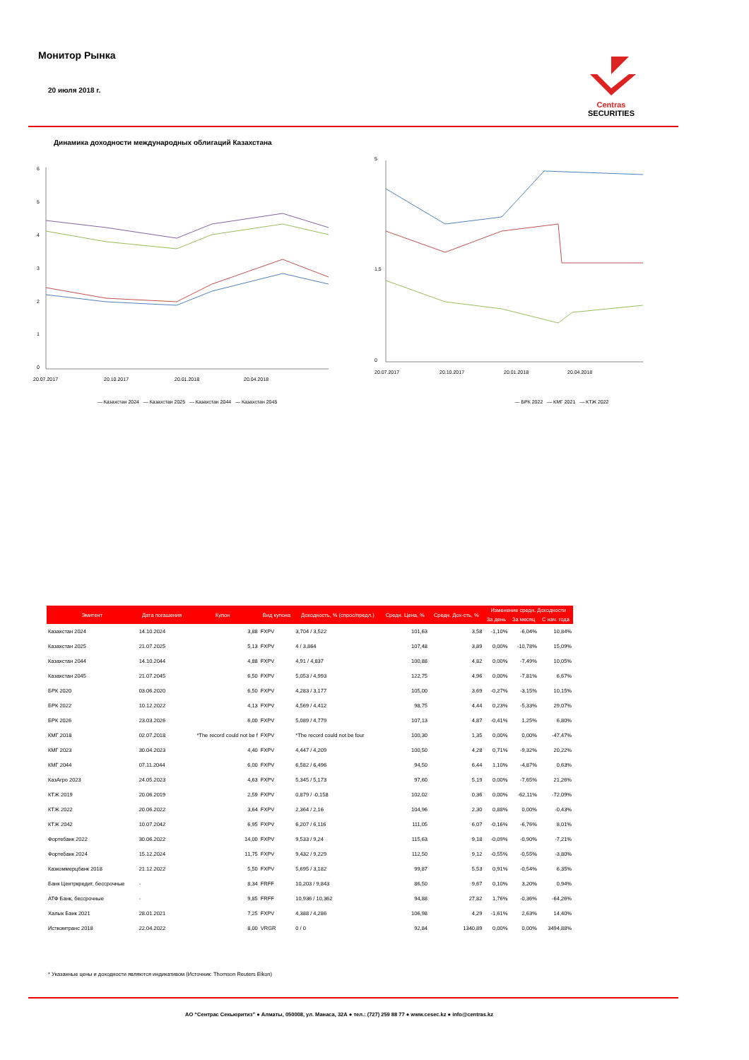Монитор Рынка
20 июля 2018 г.
Centras
SECURITIES
Динамика доходности международных облигаций Казахстана
0
1
2
3
4
5
6
20.07.2017
20.10.2017
20.01.2018
20.04.2018
— Казахстан 2024 — Казахстан 2025 — Казахстан 2044 — Казахстан 2045
0
1,5
5
20.07.2017
20.10.2017
20.01.2018
20.04.2018
— БРК 2022 — КМГ 2021 — КТЖ 2022
| Эмитент | Дата погашения | Купон | Вид купона | Доходность, % (спрос/предл.) | Средн. Цена, % | Средн. Дох-сть, % | Изменение средн. Доходности | | |
| --- | --- | --- | --- | --- | --- | --- | --- | --- | --- |
| | | | | | | | За день | За месяц | С нач. года |
| Казахстан 2024 | 14.10.2024 | 3,88 | FXPV | 3,704 / 3,522 | 101,63 | 3,58 | -1,10% | -6,04% | 10,84% |
| Казахстан 2025 | 21.07.2025 | 5,13 | FXPV | 4 / 3,864 | 107,48 | 3,89 | 0,00% | -10,78% | 15,09% |
| Казахстан 2044 | 14.10.2044 | 4,88 | FXPV | 4,91 / 4,837 | 100,88 | 4,82 | 0,00% | -7,49% | 10,05% |
| Казахстан 2045 | 21.07.2045 | 6,50 | FXPV | 5,053 / 4,993 | 122,75 | 4,96 | 0,00% | -7,81% | 6,67% |
| БРК 2020 | 03.06.2020 | 6,50 | FXPV | 4,283 / 3,177 | 105,00 | 3,69 | -0,27% | -3,15% | 10,15% |
| БРК 2022 | 10.12.2022 | 4,13 | FXPV | 4,569 / 4,412 | 98,75 | 4,44 | 0,23% | -5,33% | 29,07% |
| БРК 2026 | 23.03.2026 | 6,00 | FXPV | 5,089 / 4,779 | 107,13 | 4,87 | -0,41% | 1,25% | 6,80% |
| КМГ 2018 | 02.07.2018 | *The record could not be f | FXPV | *The record could not be four | 100,30 | 1,35 | 0,00% | 0,00% | -47,47% |
| КМГ 2023 | 30.04.2023 | 4,40 | FXPV | 4,447 / 4,209 | 100,50 | 4,28 | 0,71% | -9,32% | 20,22% |
| КМГ 2044 | 07.11.2044 | 6,00 | FXPV | 6,582 / 6,496 | 94,50 | 6,44 | 1,10% | -4,87% | 0,63% |
| КазАгро 2023 | 24.05.2023 | 4,63 | FXPV | 5,345 / 5,173 | 97,60 | 5,19 | 0,00% | -7,65% | 21,26% |
| КТЖ 2019 | 20.06.2019 | 2,59 | FXPV | 0,879 / -0,158 | 102,02 | 0,36 | 0,00% | -62,11% | -72,09% |
| КТЖ 2022 | 20.06.2022 | 3,64 | FXPV | 2,364 / 2,16 | 104,96 | 2,30 | 0,88% | 0,00% | -0,43% |
| КТЖ 2042 | 10.07.2042 | 6,95 | FXPV | 6,207 / 6,116 | 111,05 | 6,07 | -0,16% | -6,76% | 8,01% |
| Фортебанк 2022 | 30.06.2022 | 14,00 | FXPV | 9,533 / 9,24 | 115,63 | 9,18 | -0,09% | -0,90% | -7,21% |
| Фортебанк 2024 | 15.12.2024 | 11,75 | FXPV | 9,432 / 9,229 | 112,50 | 9,12 | -0,55% | -0,55% | -3,80% |
| Казкоммерцбанк 2018 | 21.12.2022 | 5,50 | FXPV | 5,695 / 3,182 | 99,87 | 5,53 | 0,91% | -0,54% | 6,35% |
| Банк Центркредит, бессрочные | - | 8,34 | FRFF | 10,203 / 9,843 | 86,50 | 9,67 | 0,10% | 3,20% | 0,94% |
| АТФ Банк, бессрочные | - | 9,85 | FRFF | 10,936 / 10,362 | 94,88 | 27,82 | 1,76% | -0,36% | -64,26% |
| Халык Банк 2021 | 28.01.2021 | 7,25 | FXPV | 4,388 / 4,286 | 106,98 | 4,29 | -1,61% | 2,63% | 14,40% |
| Исткомтранс 2018 | 22.04.2022 | 8,00 | VRGR | 0 / 0 | 92,84 | 1340,89 | 0,00% | 0,00% | 3494,88% |
* Указанные цены и доходности являются индикативом (Источник: Thomson Reuters Eikon)
АО “Сентрас Секьюритиз” ● Алматы, 050008, ул. Манаса, 32А ● тел.: (727) 259 88 77 ● www.cesec.kz ● info@centras.kz